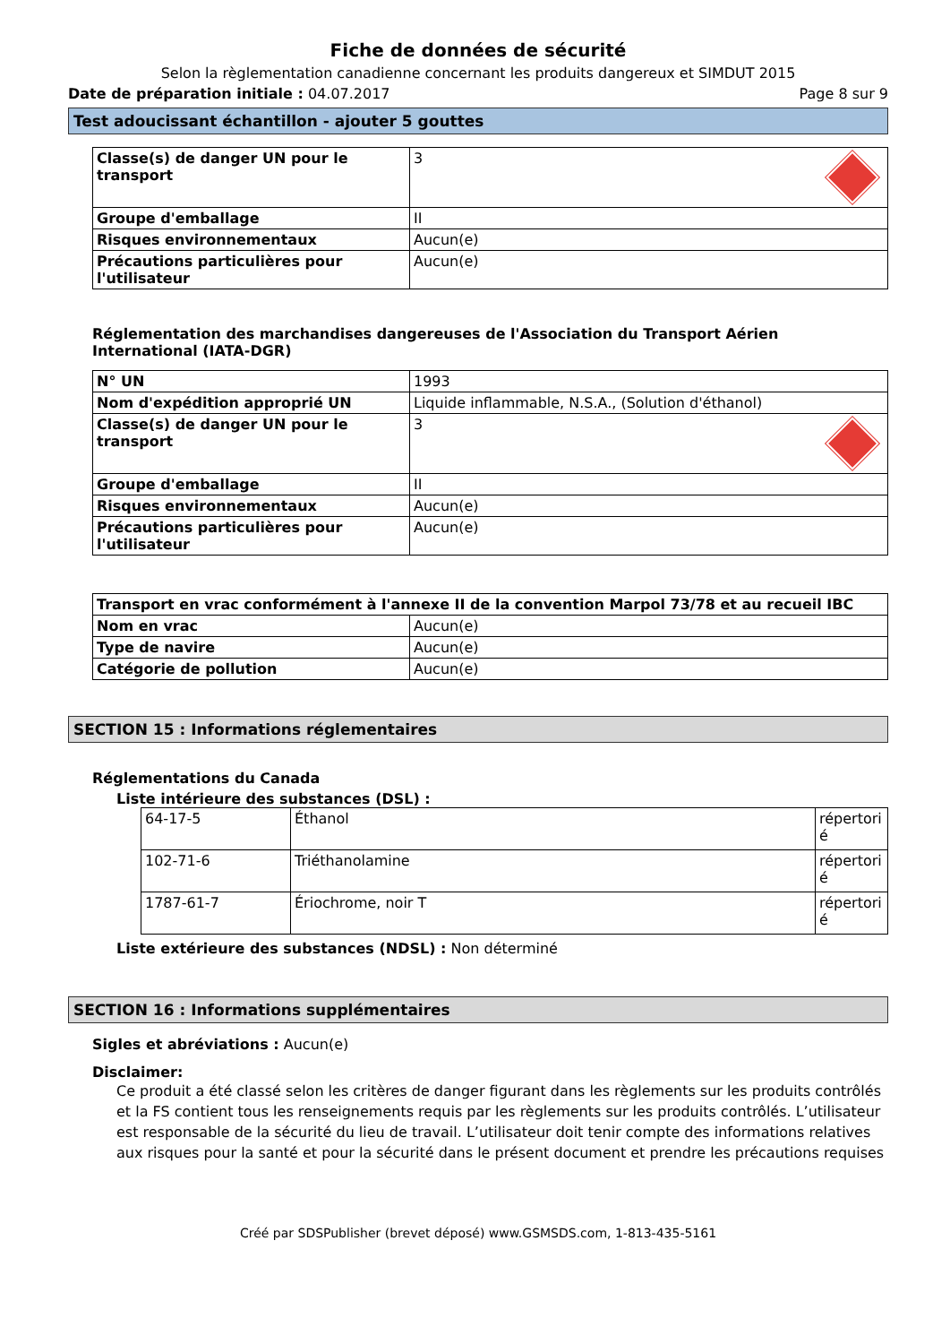Fiche de données de sécurité
Selon la règlementation canadienne concernant les produits dangereux et SIMDUT 2015
Date de préparation initiale : 04.07.2017 Page 8 sur 9
Test adoucissant échantillon - ajouter 5 gouttes
| Classe(s) de danger UN pour le transport | 3 |
| Groupe d'emballage | II |
| Risques environnementaux | Aucun(e) |
| Précautions particulières pour l'utilisateur | Aucun(e) |
Réglementation des marchandises dangereuses de l'Association du Transport Aérien International (IATA-DGR)
| N° UN | 1993 |
| Nom d'expédition approprié UN | Liquide inflammable, N.S.A., (Solution d'éthanol) |
| Classe(s) de danger UN pour le transport | 3 |
| Groupe d'emballage | II |
| Risques environnementaux | Aucun(e) |
| Précautions particulières pour l'utilisateur | Aucun(e) |
| Transport en vrac conformément à l'annexe II de la convention Marpol 73/78 et au recueil IBC | |
| Nom en vrac | Aucun(e) |
| Type de navire | Aucun(e) |
| Catégorie de pollution | Aucun(e) |
SECTION 15 : Informations réglementaires
Réglementations du Canada
Liste intérieure des substances (DSL) :
| 64-17-5 | Éthanol | répertori é |
| 102-71-6 | Triéthanolamine | répertori é |
| 1787-61-7 | Ériochrome, noir T | répertori é |
Liste extérieure des substances (NDSL) : Non déterminé
SECTION 16 : Informations supplémentaires
Sigles et abréviations : Aucun(e)
Disclaimer:
Ce produit a été classé selon les critères de danger figurant dans les règlements sur les produits contrôlés et la FS contient tous les renseignements requis par les règlements sur les produits contrôlés. L’utilisateur est responsable de la sécurité du lieu de travail. L’utilisateur doit tenir compte des informations relatives aux risques pour la santé et pour la sécurité dans le présent document et prendre les précautions requises
Créé par SDSPublisher (brevet déposé) www.GSMSDS.com, 1-813-435-5161